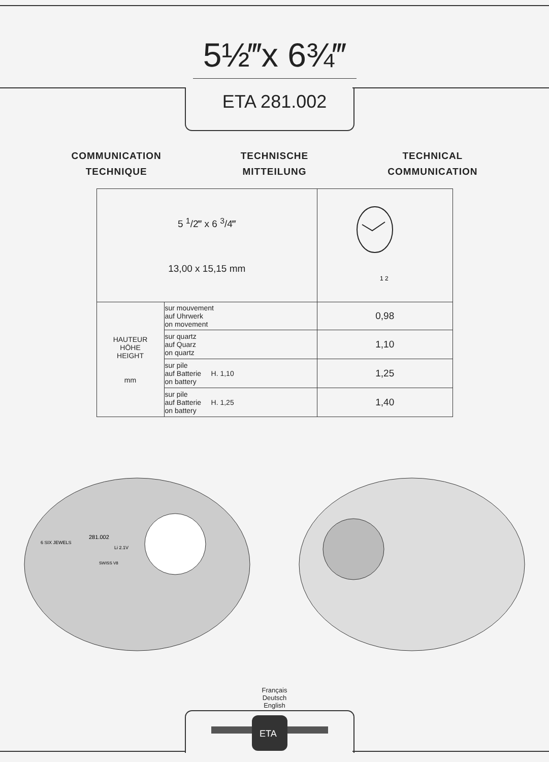5½‴x 6¾‴
ETA 281.002
COMMUNICATION
TECHNIQUE
TECHNISCHE
MITTEILUNG
TECHNICAL
COMMUNICATION
| 5 <sup>1</sup>/2‴ x 6 <sup>3</sup>/4‴ 13,00 x 15,15 mm | | 1 2 |
| HAUTEUR HÖHE HEIGHT mm | sur mouvement auf Uhrwerk on movement | 0,98 |
| | sur quartz auf Quarz on quartz | 1,10 |
| | sur pile auf Batterie H. 1,10 on battery | 1,25 |
| | sur pile auf Batterie H. 1,25 on battery | 1,40 |
281.002
6 SIX JEWELS
Li 2.1V
SWISS V8
Français
Deutsch
English
ETA